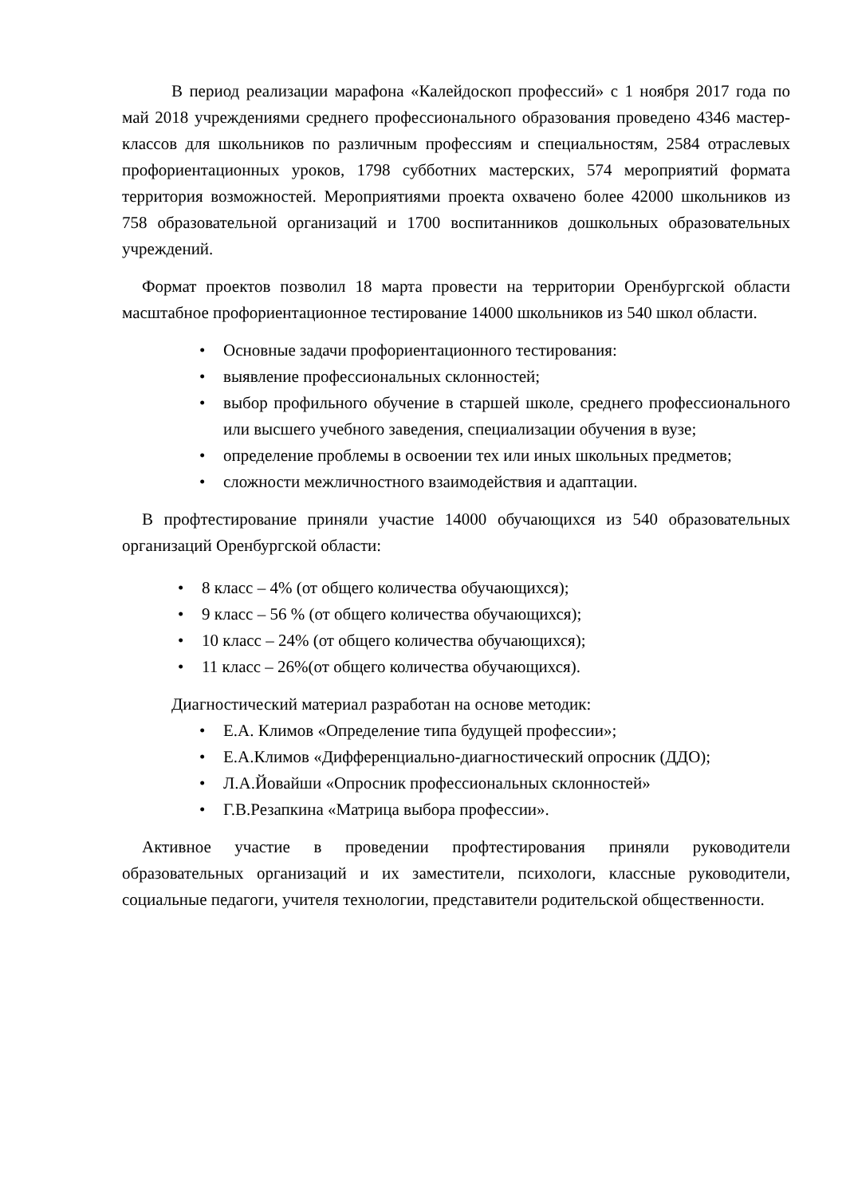В период реализации марафона «Калейдоскоп профессий» с 1 ноября 2017 года по май 2018 учреждениями среднего профессионального образования проведено 4346 мастер-классов для школьников по различным профессиям и специальностям, 2584 отраслевых профориентационных уроков, 1798 субботних мастерских, 574 мероприятий формата территория возможностей. Мероприятиями проекта охвачено более 42000 школьников из 758 образовательной организаций и 1700 воспитанников дошкольных образовательных учреждений.
Формат проектов позволил 18 марта провести на территории Оренбургской области масштабное профориентационное тестирование 14000 школьников из 540 школ области.
• Основные задачи профориентационного тестирования:
• выявление профессиональных склонностей;
• выбор профильного обучение в старшей школе, среднего профессионального или высшего учебного заведения, специализации обучения в вузе;
• определение проблемы в освоении тех или иных школьных предметов;
• сложности межличностного взаимодействия и адаптации.
В профтестирование приняли участие 14000 обучающихся из 540 образовательных организаций Оренбургской области:
• 8 класс – 4% (от общего количества обучающихся);
• 9 класс – 56 % (от общего количества обучающихся);
• 10 класс – 24% (от общего количества обучающихся);
• 11 класс – 26%(от общего количества обучающихся).
Диагностический материал разработан на основе методик:
• Е.А. Климов «Определение типа будущей профессии»;
• Е.А.Климов «Дифференциально-диагностический опросник (ДДО);
• Л.А.Йовайши «Опросник профессиональных склонностей»
• Г.В.Резапкина «Матрица выбора профессии».
Активное участие в проведении профтестирования приняли руководители образовательных организаций и их заместители, психологи, классные руководители, социальные педагоги, учителя технологии, представители родительской общественности.